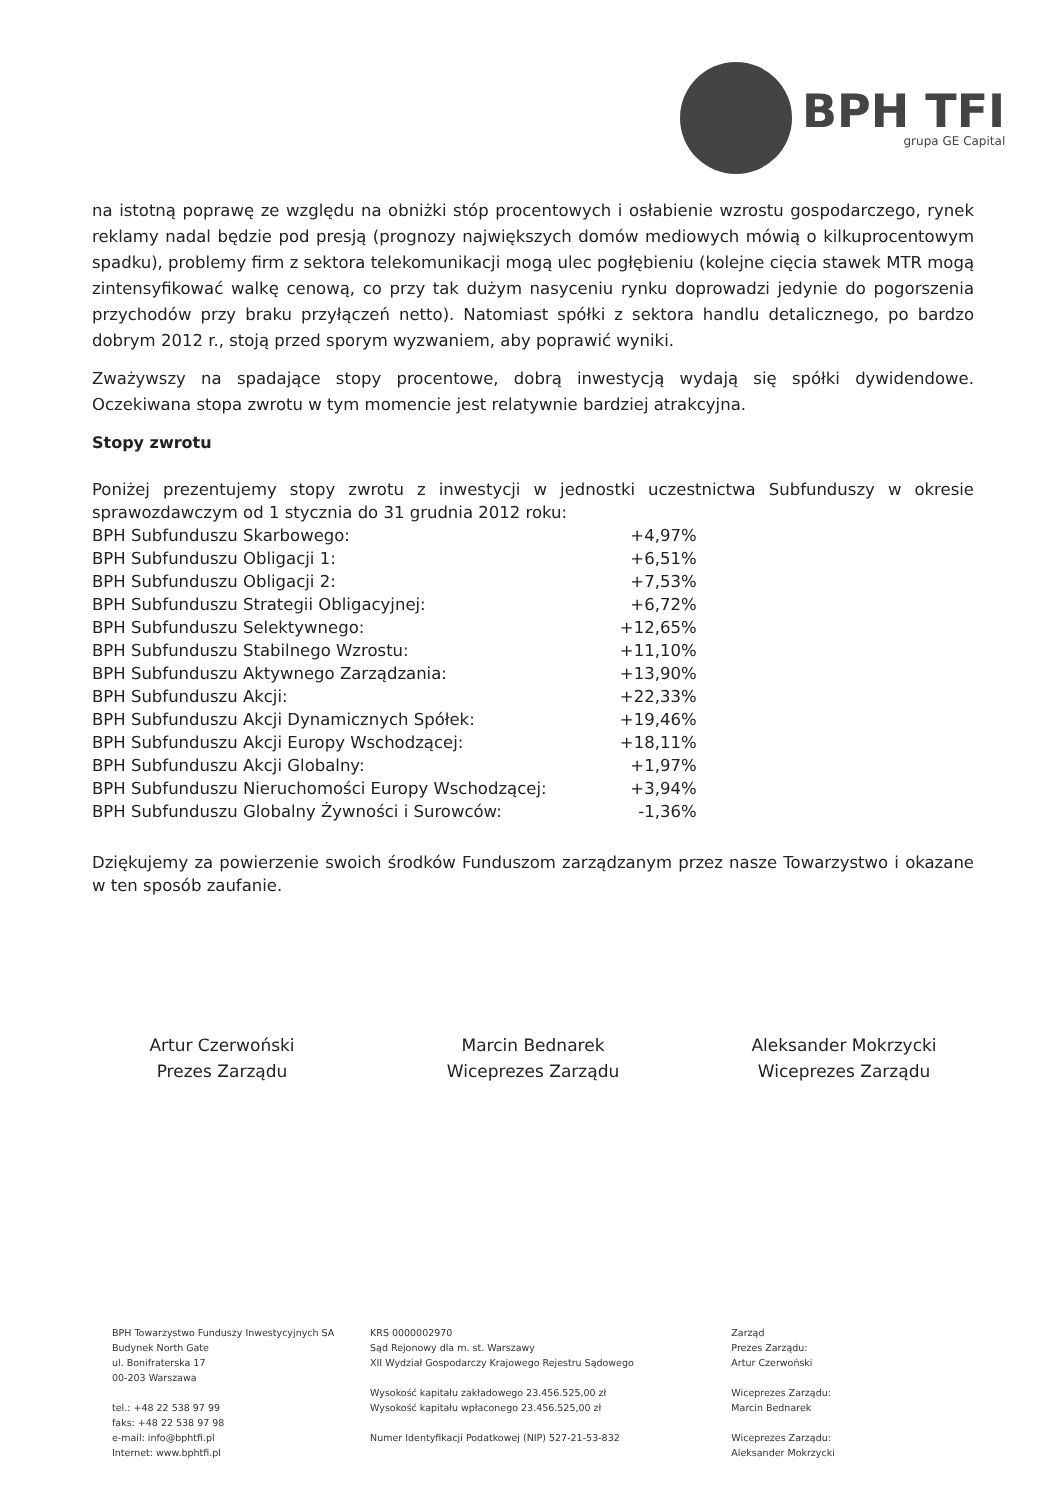BPH TFI
grupa GE Capital
na istotną poprawę ze względu na obniżki stóp procentowych i osłabienie wzrostu gospodarczego, rynek reklamy nadal będzie pod presją (prognozy największych domów mediowych mówią o kilkuprocentowym spadku), problemy firm z sektora telekomunikacji mogą ulec pogłębieniu (kolejne cięcia stawek MTR mogą zintensyfikować walkę cenową, co przy tak dużym nasyceniu rynku doprowadzi jedynie do pogorszenia przychodów przy braku przyłączeń netto). Natomiast spółki z sektora handlu detalicznego, po bardzo dobrym 2012 r., stoją przed sporym wyzwaniem, aby poprawić wyniki.
Zważywszy na spadające stopy procentowe, dobrą inwestycją wydają się spółki dywidendowe. Oczekiwana stopa zwrotu w tym momencie jest relatywnie bardziej atrakcyjna.
Stopy zwrotu
Poniżej prezentujemy stopy zwrotu z inwestycji w jednostki uczestnictwa Subfunduszy w okresie sprawozdawczym od 1 stycznia do 31 grudnia 2012 roku:
| BPH Subfunduszu Skarbowego: | +4,97% |
| BPH Subfunduszu Obligacji 1: | +6,51% |
| BPH Subfunduszu Obligacji 2: | +7,53% |
| BPH Subfunduszu Strategii Obligacyjnej: | +6,72% |
| BPH Subfunduszu Selektywnego: | +12,65% |
| BPH Subfunduszu Stabilnego Wzrostu: | +11,10% |
| BPH Subfunduszu Aktywnego Zarządzania: | +13,90% |
| BPH Subfunduszu Akcji: | +22,33% |
| BPH Subfunduszu Akcji Dynamicznych Spółek: | +19,46% |
| BPH Subfunduszu Akcji Europy Wschodzącej: | +18,11% |
| BPH Subfunduszu Akcji Globalny: | +1,97% |
| BPH Subfunduszu Nieruchomości Europy Wschodzącej: | +3,94% |
| BPH Subfunduszu Globalny Żywności i Surowców: | -1,36% |
Dziękujemy za powierzenie swoich środków Funduszom zarządzanym przez nasze Towarzystwo i okazane w ten sposób zaufanie.
Artur Czerwoński
Prezes Zarządu
Marcin Bednarek
Wiceprezes Zarządu
Aleksander Mokrzycki
Wiceprezes Zarządu
BPH Towarzystwo Funduszy Inwestycyjnych SA
Budynek North Gate
ul. Bonifraterska 17
00-203 Warszawa
tel.: +48 22 538 97 99
faks: +48 22 538 97 98
e-mail: info@bphtfi.pl
Internet: www.bphtfi.pl
KRS 0000002970
Sąd Rejonowy dla m. st. Warszawy
XII Wydział Gospodarczy Krajowego Rejestru Sądowego
Wysokość kapitału zakładowego 23.456.525,00 zł
Wysokość kapitału wpłaconego 23.456.525,00 zł
Numer Identyfikacji Podatkowej (NIP) 527-21-53-832
Zarząd
Prezes Zarządu:
Artur Czerwoński
Wiceprezes Zarządu:
Marcin Bednarek
Wiceprezes Zarządu:
Aleksander Mokrzycki